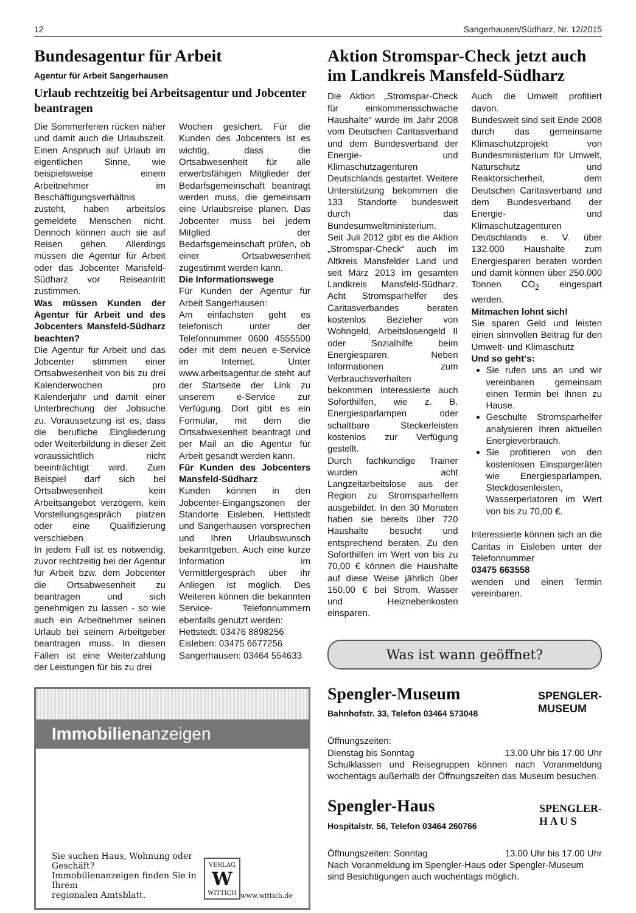12 Sangerhausen/Südharz, Nr. 12/2015
Bundesagentur für Arbeit
Agentur für Arbeit Sangerhausen
Urlaub rechtzeitig bei Arbeitsagentur und Jobcenter beantragen
Die Sommerferien rücken näher und damit auch die Urlaubszeit. Einen Anspruch auf Urlaub im eigentlichen Sinne, wie beispielsweise einem Arbeitnehmer im Beschäftigungsverhältnis zusteht, haben arbeitslos gemeldete Menschen nicht. Dennoch können auch sie auf Reisen gehen. Allerdings müssen die Agentur für Arbeit oder das Jobcenter Mansfeld-Südharz vor Reiseantritt zustimmen.
Was müssen Kunden der Agentur für Arbeit und des Jobcenters Mansfeld-Südharz beachten?
Die Agentur für Arbeit und das Jobcenter stimmen einer Ortsabwesenheit von bis zu drei Kalenderwochen pro Kalenderjahr und damit einer Unterbrechung der Jobsuche zu. Voraussetzung ist es, dass die berufliche Eingliederung oder Weiterbildung in dieser Zeit voraussichtlich nicht beeinträchtigt wird. Zum Beispiel darf sich bei Ortsabwesenheit kein Arbeitsangebot verzögern, kein Vorstellungsgespräch platzen oder eine Qualifizierung verschieben.
In jedem Fall ist es notwendig, zuvor rechtzeitig bei der Agentur für Arbeit bzw. dem Jobcenter die Ortsabwesenheit zu beantragen und sich genehmigen zu lassen - so wie auch ein Arbeitnehmer seinen Urlaub bei seinem Arbeitgeber beantragen muss. In diesen Fällen ist eine Weiterzahlung der Leistungen für bis zu drei
Wochen gesichert. Für die Kunden des Jobcenters ist es wichtig, dass die Ortsabwesenheit für alle erwerbsfähigen Mitglieder der Bedarfsgemeinschaft beantragt werden muss, die gemeinsam eine Urlaubsreise planen. Das Jobcenter muss bei jedem Mitglied der Bedarfsgemeinschaft prüfen, ob einer Ortsabwesenheit zugestimmt werden kann.
Die Informationswege
Für Kunden der Agentur für Arbeit Sangerhausen:
Am einfachsten geht es telefonisch unter der Telefonnummer 0600 4555500 oder mit dem neuen e-Service im Internet. Unter www.arbeitsagentur.de steht auf der Startseite der Link zu unserem e-Service zur Verfügung. Dort gibt es ein Formular, mit dem die Ortsabwesenheit beantragt und per Mail an die Agentur für Arbeit gesandt werden kann.
Für Kunden des Jobcenters Mansfeld-Südharz
Kunden können in den Jobcenter-Eingangszonen der Standorte Eisleben, Hettstedt und Sangerhausen vorsprechen und Ihren Urlaubswunsch bekanntgeben. Auch eine kurze Information im Vermittlergespräch über ihr Anliegen ist möglich. Des Weiteren können die bekannten Service- Telefonnummern ebenfalls genutzt werden:
Hettstedt: 03476 8898256
Eisleben: 03475 6677256
Sangerhausen: 03464 554633
Immobilienanzeigen
Sie suchen Haus, Wohnung oder Geschäft?
Immobilienanzeigen finden Sie in Ihrem
regionalen Amtsblatt.
VERLAG
W
WITTICH
www.wittich.de
Aktion Stromspar-Check jetzt auch im Landkreis Mansfeld-Südharz
Die Aktion „Stromspar-Check für einkommensschwache Haushalte“ wurde im Jahr 2008 vom Deutschen Caritasverband und dem Bundesverband der Energie- und Klimaschutzagenturen Deutschlands gestartet. Weitere Unterstützung bekommen die 133 Standorte bundesweit durch das Bundesumweltministerium.
Seit Juli 2012 gibt es die Aktion „Stromspar-Check“ auch im Altkreis Mansfelder Land und seit März 2013 im gesamten Landkreis Mansfeld-Südharz. Acht Stromsparhelfer des Caritasverbandes beraten kostenlos Bezieher von Wohngeld, Arbeitslosengeld II oder Sozialhilfe beim Energiesparen. Neben Informationen zum Verbrauchsverhalten bekommen Interessierte auch Soforthilfen, wie z. B. Energiesparlampen oder schaltbare Steckerleisten kostenlos zur Verfügung gestellt.
Durch fachkundige Trainer wurden acht Langzeitarbeitslose aus der Region zu Stromsparhelfern ausgebildet. In den 30 Monaten haben sie bereits über 720 Haushalte besucht und entsprechend beraten. Zu den Soforthilfen im Wert von bis zu 70,00 € können die Haushalte auf diese Weise jährlich über 150,00 € bei Strom, Wasser und Heiznebenkosten einsparen.
Auch die Umwelt profitiert davon.
Bundesweit sind seit Ende 2008 durch das gemeinsame Klimaschutzprojekt von Bundesministerium für Umwelt, Naturschutz und Reaktorsicherheit, dem Deutschen Caritasverband und dem Bundesverband der Energie- und Klimaschutzagenturen Deutschlands e. V. über 132.000 Haushalte zum Energiesparen beraten worden und damit können über 250.000 Tonnen CO<sub>2</sub> eingespart werden.
Mitmachen lohnt sich!
Sie sparen Geld und leisten einen sinnvollen Beitrag für den Umwelt- und Klimaschutz
Und so geht‘s:
Sie rufen uns an und wir vereinbaren gemeinsam einen Termin bei Ihnen zu Hause.
Geschulte Stromsparhelfer analysieren Ihren aktuellen Energieverbrauch.
Sie profitieren von den kostenlosen Einspargeräten wie Energiesparlampen, Steckdosenleisten, Wasserperlatoren im Wert von bis zu 70,00 €.
Interessierte können sich an die Caritas in Eisleben unter der Telefonnummer
03475 663558
wenden und einen Termin vereinbaren.
Was ist wann geöffnet?
Spengler-Museum
Bahnhofstr. 33, Telefon 03464 573048
SPENGLER-
MUSEUM
Öffnungszeiten:
Dienstag bis Sonntag 13.00 Uhr bis 17.00 Uhr
Schulklassen und Reisegruppen können nach Voranmeldung wochentags außerhalb der Öffnungszeiten das Museum besuchen.
Spengler-Haus
Hospitalstr. 56, Telefon 03464 260766
SPENGLER-
H A U S
Öffnungszeiten: Sonntag 13.00 Uhr bis 17.00 Uhr
Nach Voranmeldung im Spengler-Haus oder Spengler-Museum sind Besichtigungen auch wochentags möglich.